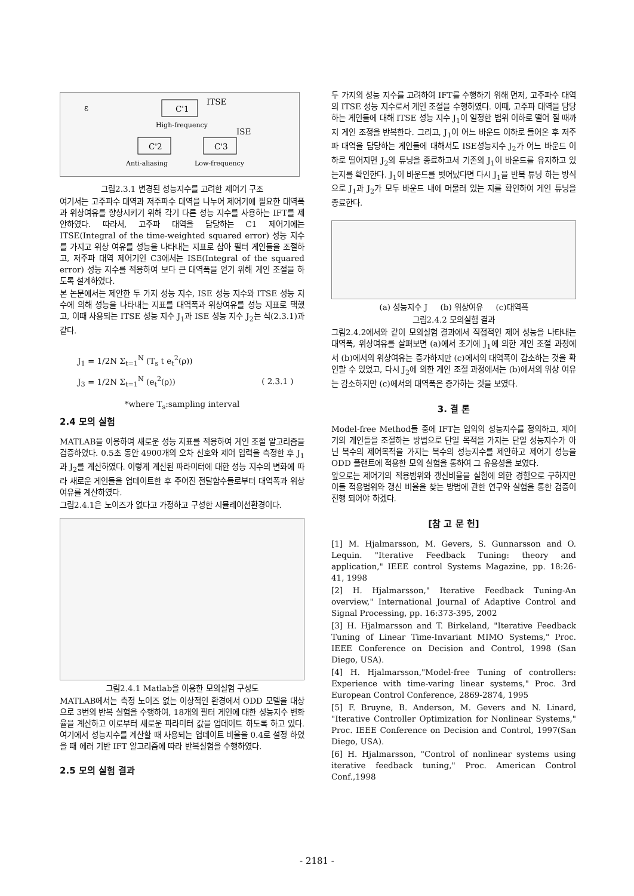C'1
ITSE
High-frequency
ISE
C'2
C'3
Anti-aliasing
Low-frequency
ε
그림2.3.1 변경된 성능지수를 고려한 제어기 구조
여기서는 고주파수 대역과 저주파수 대역을 나누어 제어기에 필요한 대역폭과 위상여유를 향상시키기 위해 각기 다른 성능 지수를 사용하는 IFT를 제안하였다. 따라서, 고주파 대역을 담당하는 C1 제어기에는 ITSE(Integral of the time-weighted squared error) 성능 지수를 가지고 위상 여유를 성능을 나타내는 지표로 삼아 필터 게인들을 조절하고, 저주파 대역 제어기인 C3에서는 ISE(Integral of the squared error) 성능 지수를 적용하여 보다 큰 대역폭을 얻기 위해 게인 조절을 하도록 설계하였다.
본 논문에서는 제안한 두 가지 성능 지수, ISE 성능 지수와 ITSE 성능 지수에 의해 성능을 나타내는 지표를 대역폭과 위상여유를 성능 지표로 택했고, 이때 사용되는 ITSE 성능 지수 J<sub>1</sub>과 ISE 성능 지수 J<sub>2</sub>는 식(2.3.1)과 같다.
J<sub>1</sub> = 1/2N Σ<sub>t=1</sub><sup>N</sup> (T<sub>s</sub> t e<sub>t</sub><sup>2</sup>(ρ))
J<sub>3</sub> = 1/2N Σ<sub>t=1</sub><sup>N</sup> (e<sub>t</sub><sup>2</sup>(ρ)) ( 2.3.1 )
*where T<sub>s</sub>:sampling interval
2.4 모의 실험
MATLAB을 이용하여 새로운 성능 지표를 적용하여 게인 조절 알고리즘을 검증하였다. 0.5초 동안 4900개의 오차 신호와 제어 입력을 측정한 후 J<sub>1</sub>과 J<sub>2</sub>를 계산하였다. 이렇게 계산된 파라미터에 대한 성능 지수의 변화에 따라 새로운 게인들을 업데이트한 후 주어진 전달함수들로부터 대역폭과 위상여유를 계산하였다.
그림2.4.1은 노이즈가 없다고 가정하고 구성한 시뮬레이션환경이다.
그림2.4.1 Matlab을 이용한 모의실험 구성도
MATLAB에서는 측정 노이즈 없는 이상적인 환경에서 ODD 모델을 대상으로 3번의 반복 실험을 수행하여, 18개의 필터 게인에 대한 성능지수 변화율을 계산하고 이로부터 새로운 파라미터 값을 업데이트 하도록 하고 있다. 여기에서 성능지수를 계산할 때 사용되는 업데이트 비율을 0.4로 설정 하였을 때 에러 기반 IFT 알고리즘에 따라 반복실험을 수행하였다.
2.5 모의 실험 결과
두 가지의 성능 지수를 고려하여 IFT를 수행하기 위해 먼저, 고주파수 대역의 ITSE 성능 지수로서 게인 조절을 수행하였다. 이때, 고주파 대역을 담당하는 게인들에 대해 ITSE 성능 지수 J<sub>1</sub>이 일정한 범위 이하로 떨어 질 때까지 게인 조정을 반복한다. 그리고, J<sub>1</sub>이 어느 바운드 이하로 들어온 후 저주파 대역을 담당하는 게인들에 대해서도 ISE성능지수 J<sub>2</sub>가 어느 바운드 이하로 떨어지면 J<sub>2</sub>의 튜닝을 종료하고서 기존의 J<sub>1</sub>이 바운드를 유지하고 있는지를 확인한다. J<sub>1</sub>이 바운드를 벗어났다면 다시 J<sub>1</sub>을 반복 튜닝 하는 방식으로 J<sub>1</sub>과 J<sub>2</sub>가 모두 바운드 내에 머물러 있는 지를 확인하여 게인 튜닝을 종료한다.
(a) 성능지수 J (b) 위상여유 (c)대역폭
그림2.4.2 모의실험 결과
그림2.4.2에서와 같이 모의실험 결과에서 직접적인 제어 성능을 나타내는 대역폭, 위상여유를 살펴보면 (a)에서 초기에 J<sub>1</sub>에 의한 게인 조절 과정에서 (b)에서의 위상여유는 증가하지만 (c)에서의 대역폭이 감소하는 것을 확인할 수 있었고, 다시 J<sub>2</sub>에 의한 게인 조절 과정에서는 (b)에서의 위상 여유는 감소하지만 (c)에서의 대역폭은 증가하는 것을 보였다.
3. 결 론
Model-free Method들 중에 IFT는 임의의 성능지수를 정의하고, 제어기의 게인들을 조절하는 방법으로 단일 목적을 가지는 단일 성능지수가 아닌 복수의 제어목적을 가지는 복수의 성능지수를 제안하고 제어기 성능을 ODD 플랜트에 적용한 모의 실험을 통하여 그 유용성을 보였다.
앞으로는 제어기의 적용범위와 갱신비율을 실험에 의한 경험으로 구하지만 이들 적용범위와 갱신 비율을 찾는 방법에 관한 연구와 실험을 통한 검증이 진행 되어야 하겠다.
[참 고 문 헌]
[1] M. Hjalmarsson, M. Gevers, S. Gunnarsson and O. Lequin. "Iterative Feedback Tuning: theory and application," IEEE control Systems Magazine, pp. 18:26-41, 1998
[2] H. Hjalmarsson," Iterative Feedback Tuning-An overview," International Journal of Adaptive Control and Signal Processing, pp. 16:373-395, 2002
[3] H. Hjalmarsson and T. Birkeland, "Iterative Feedback Tuning of Linear Time-Invariant MIMO Systems," Proc. IEEE Conference on Decision and Control, 1998 (San Diego, USA).
[4] H. Hjalmarsson,"Model-free Tuning of controllers: Experience with time-varing linear systems," Proc. 3rd European Control Conference, 2869-2874, 1995
[5] F. Bruyne, B. Anderson, M. Gevers and N. Linard, "Iterative Controller Optimization for Nonlinear Systems," Proc. IEEE Conference on Decision and Control, 1997(San Diego, USA).
[6] H. Hjalmarsson, "Control of nonlinear systems using iterative feedback tuning," Proc. American Control Conf.,1998
- 2181 -